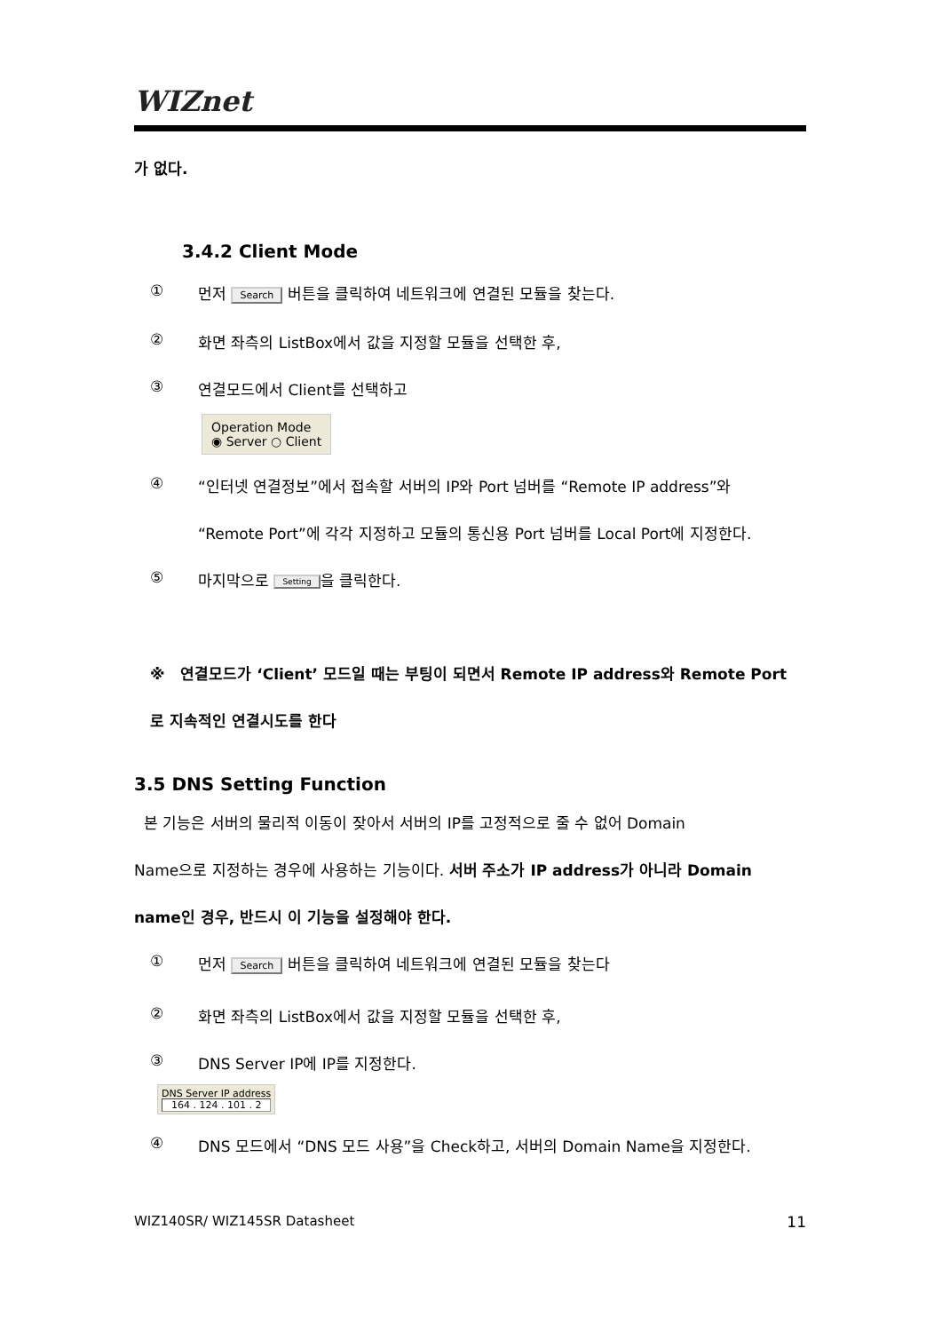WIZnet
가 없다.
3.4.2 Client Mode
① 먼저 Search 버튼을 클릭하여 네트워크에 연결된 모듈을 찾는다.
② 화면 좌측의 ListBox에서 값을 지정할 모듈을 선택한 후,
③ 연결모드에서 Client를 선택하고
Operation Mode
◉ Server ○ Client
④ “인터넷 연결정보”에서 접속할 서버의 IP와 Port 넘버를 “Remote IP address”와
“Remote Port”에 각각 지정하고 모듈의 통신용 Port 넘버를 Local Port에 지정한다.
⑤ 마지막으로 Setting 을 클릭한다.
※ 연결모드가 ‘Client’ 모드일 때는 부팅이 되면서 Remote IP address와 Remote Port
로 지속적인 연결시도를 한다
3.5 DNS Setting Function
본 기능은 서버의 물리적 이동이 잦아서 서버의 IP를 고정적으로 줄 수 없어 Domain
Name으로 지정하는 경우에 사용하는 기능이다. 서버 주소가 IP address가 아니라 Domain
name인 경우, 반드시 이 기능을 설정해야 한다.
① 먼저 Search 버튼을 클릭하여 네트워크에 연결된 모듈을 찾는다
② 화면 좌측의 ListBox에서 값을 지정할 모듈을 선택한 후,
③ DNS Server IP에 IP를 지정한다.
DNS Server IP address
164 . 124 . 101 . 2
④ DNS 모드에서 “DNS 모드 사용”을 Check하고, 서버의 Domain Name을 지정한다.
WIZ140SR/ WIZ145SR Datasheet 11